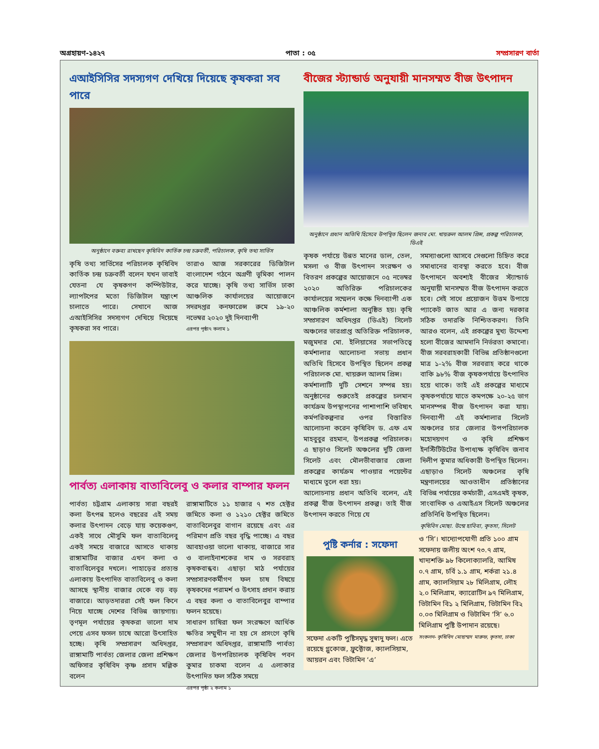অগ্রহায়ণ-১৪২৭ পাতা : ০৫ সম্প্রসারণ বার্তা
এআইসিসির সদস্যগণ দেখিয়ে দিয়েছে কৃষকরা সব পারে
অনুষ্ঠানে বক্তব্য রাখছেন কৃষিবিদ কার্তিক চন্দ্র চক্রবর্তী, পরিচালক, কৃষি তথ্য সার্ভিস
কৃষি তথ্য সার্ভিসের পরিচালক কৃষিবিদ কার্তিক চন্দ্র চক্রবর্তী বলেন যখন ভাবাই যেতনা যে কৃষকগণ কম্পিউটার, ল্যাপটপের মতো ডিজিটাল যন্ত্রাংশ চালাতে পারে। সেখানে আজ এআইসিসির সদস্যগণ দেখিয়ে দিয়েছে কৃষকরা সব পারে।
তারাও আজ সরকারের ডিজিটাল বাংলাদেশ গঠনে অগ্রণী ভূমিকা পালন করে যাচ্ছে। কৃষি তথ্য সার্ভিস ঢাকা আঞ্চলিক কার্যালয়ের আয়োজনে সদরদপ্তর কনফারেন্স রুমে ১৯-২০ নভেম্বর ২০২০ দুই দিনব্যাপী
এরপর পৃষ্ঠা৭ কলাম ১
পার্বত্য এলাকায় বাতাবিলেবু ও কলার বাম্পার ফলন
পার্বত্য চট্টগ্রাম এলাকায় সারা বছরই কলা উৎপন্ন হলেও বছরের এই সময় কলার উৎপাদন বেড়ে যায় কয়েকগুণ, একই সাথে মৌসুমি ফল বাতাবিলেবু একই সময়ে বাজারে আসতে থাকায় রাঙ্গামাটির বাজার এখন কলা ও বাতাবিলেবুর দখলে। পাহাড়ের প্রত্যন্ত এলাকায় উৎপাদিত বাতাবিলেবু ও কলা আসছে স্থানীয় বাজার থেকে বড় বড় বাজারে। আড়তদাররা সেই ফল কিনে নিয়ে যাচ্ছে দেশের বিভিন্ন জায়গায়। তৃণমূল পর্যায়ের কৃষকরা ভালো দাম পেয়ে এসব ফসল চাষে আরো উৎসাহিত হচ্ছে। কৃষি সম্প্রসারণ অধিদপ্তর, রাঙ্গামাটি পার্বত্য জেলার জেলা প্রশিক্ষণ অফিসার কৃষিবিদ কৃষ্ণ প্রসাদ মল্লিক বলেন
রাঙ্গামাটিতে ১১ হাজার ৭ শত হেক্টর জমিতে কলা ও ১২১০ হেক্টর জমিতে বাতাবিলেবুর বাগান রয়েছে এবং এর পরিমাণ প্রতি বছর বৃদ্ধি পাচ্ছে। এ বছর আবহাওয়া ভালো থাকায়, বাজারে সার ও বালাইনাশকের দাম ও সরবরাহ কৃষকবান্ধব। এছাড়া মাঠ পর্যায়ের সম্প্রসারণকর্মীগণ ফল চাষ বিষয়ে কৃষকদের পরামর্শ ও উৎসাহ প্রদান করায় এ বছর কলা ও বাতাবিলেবুর বাম্পার ফলন হয়েছে।
সাধারণ চাষিরা ফল সংরক্ষণে আর্থিক ক্ষতির সম্মুখীন না হয় সে প্রসংগে কৃষি সম্প্রসারণ অধিদপ্তর, রাঙ্গামাটি পার্বত্য জেলার উপপরিচালক কৃষিবিদ পবন কুমার চাকমা বলেন এ এলাকার উৎপাদিত ফল সঠিক সময়ে
এরপর পৃষ্ঠা ২ কলাম ১
বীজের স্ট্যান্ডার্ড অনুযায়ী মানসম্মত বীজ উৎপাদন
অনুষ্ঠানে প্রধান অতিথি হিসেবে উপস্থিত ছিলেন জনাব মো. খায়রুল আলম প্রিন্স, প্রকল্প পরিচালক, ডিএই
কৃষক পর্যায়ে উন্নত মানের ডাল, তেল, মসলা ও বীজ উৎপাদন সংরক্ষণ ও বিতরণ প্রকল্পের আয়োজনে ০৫ নভেম্বর ২০২০ অতিরিক্ত পরিচালকের কার্যালয়ের সম্মেলন কক্ষে দিনব্যাপী এক আঞ্চলিক কর্মশালা অনুষ্ঠিত হয়। কৃষি সম্প্রসারণ অধিদপ্তর (ডিএই) সিলেট অঞ্চলের ভারপ্রাপ্ত অতিরিক্ত পরিচালক, মজুমদার মো. ইলিয়াসের সভাপতিত্বে কর্মশালার আলোচনা সভায় প্রধান অতিথি হিসেবে উপস্থিত ছিলেন প্রকল্প পরিচালক মো. খায়রুল আলম প্রিন্স।
কর্মশালাটি দুটি সেশনে সম্পন্ন হয়। অনুষ্ঠানের শুরুতেই প্রকল্পের চলমান কার্যক্রম উপস্থাপনের পাশাপাশি ভবিষ্যৎ কর্মপরিকল্পনার ওপর বিস্তারিত আলোচনা করেন কৃষিবিদ ড. এফ এম মাহবুবুর রহমান, উপপ্রকল্প পরিচালক। এ ছাড়াও সিলেট অঞ্চলের দুটি জেলা সিলেট এবং মৌলভীবাজার জেলা প্রকল্পের কার্যক্রম পাওয়ার পয়েন্টের মাধ্যমে তুলে ধরা হয়।
আলোচনায় প্রধান অতিথি বলেন, এই প্রকল্প বীজ উৎপাদন প্রকল্প। তাই বীজ উৎপাদন করতে গিয়ে যে
সমস্যাগুলো আসবে সেগুলো চিহ্নিত করে সমাধানের ব্যবস্থা করতে হবে। বীজ উৎপাদনে অবশ্যই বীজের স্ট্যান্ডার্ড অনুযায়ী মানসম্মত বীজ উৎপাদন করতে হবে। সেই সাথে প্রয়োজন উত্তম উপায়ে প্যাকেট জাত আর এ জন্য দরকার সঠিক তদারকি নিশ্চিতকরণ। তিনি আরও বলেন, এই প্রকল্পের মুখ্য উদ্দেশ্য হলো বীজের আমদানি নির্ভরতা কমানো। বীজ সরবরাহকারী বিভিন্ন প্রতিষ্ঠানগুলো মাত্র ১-২% বীজ সরবরাহ করে থাকে বাকি ৯৮% বীজ কৃষকপর্যায়ে উৎপাদিত হয়ে থাকে। তাই এই প্রকল্পের মাধ্যমে কৃষকপর্যায়ে যাতে কমপক্ষে ২০-২৫ ভাগ মানসম্পন্ন বীজ উৎপাদন করা যায়। দিনব্যাপী এই কর্মশালার সিলেট অঞ্চলের চার জেলার উপপরিচালক মহোদয়গণ ও কৃষি প্রশিক্ষণ ইনস্টিটিউটের উপাধ্যক্ষ কৃষিবিদ জনাব দিলীপ কুমার অধিকারী উপস্থিত ছিলেন। এছাড়াও সিলেট অঞ্চলের কৃষি মন্ত্রণালয়ের আওতাধীন প্রতিষ্ঠানের বিভিন্ন পর্যায়ের কর্মচারী, এসএমই কৃষক, সাংবাদিক ও এআইএস সিলেট অঞ্চলের প্রতিনিধি উপস্থিত ছিলেন।
কৃষিবিদ মোছা. উম্মে হাবিবা, কৃতসা, সিলেট
পুষ্টি কর্নার : সফেদা
সফেদা একটি পুষ্টিসমৃদ্ধ সুস্বাদু ফল। এতে রয়েছে গ্লুকোজ, ফ্রুক্টোজ, ক্যালসিয়াম, আয়রন এবং ভিটামিন ‘এ’
ও ‘সি’। খাদ্যোপযোগী প্রতি ১০০ গ্রাম সফেদায় জলীয় অংশ ৭৩.৭ গ্রাম, খাদ্যশক্তি ৯৮ কিলোক্যালরি, আমিষ ০.৭ গ্রাম, চর্বি ১.১ গ্রাম, শর্করা ২১.৪ গ্রাম, ক্যালসিয়াম ২৮ মিলিগ্রাম, লৌহ ২.০ মিলিগ্রাম, ক্যারোটিন ৯৭ মিলিগ্রাম, ভিটামিন বি১ ২ মিলিগ্রাম, ভিটামিন বি২ ০.০৩ মিলিগ্রাম ও ভিটামিন ‘সি’ ৬.০ মিলিগ্রাম পুষ্টি উপাদান রয়েছে।
সংকলন- কৃষিবিদ মোহাম্মদ মারুফ, কৃতসা, ঢাকা